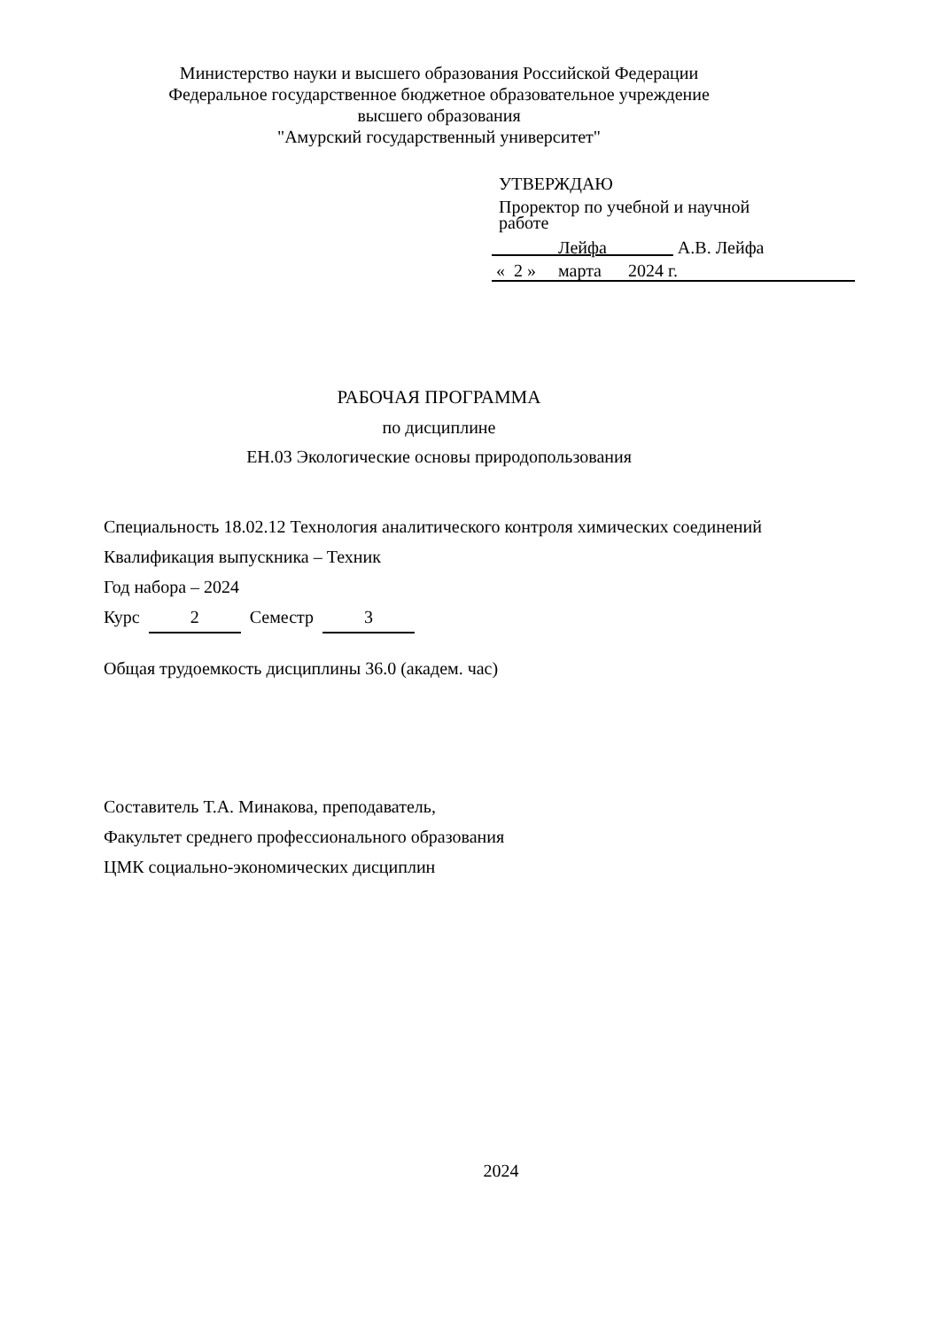Министерство науки и высшего образования Российской Федерации
Федеральное государственное бюджетное образовательное учреждение
высшего образования
"Амурский государственный университет"
УТВЕРЖДАЮ
Проректор по учебной и научной
работе
Лейфа А.В. Лейфа
« 2 » марта 2024 г.
РАБОЧАЯ ПРОГРАММА
по дисциплине
ЕН.03 Экологические основы природопользования
Специальность 18.02.12 Технология аналитического контроля химических соединений
Квалификация выпускника – Техник
Год набора – 2024
Курс 2 Семестр 3
Общая трудоемкость дисциплины 36.0 (академ. час)
Составитель Т.А. Минакова, преподаватель,
Факультет среднего профессионального образования
ЦМК социально-экономических дисциплин
2024